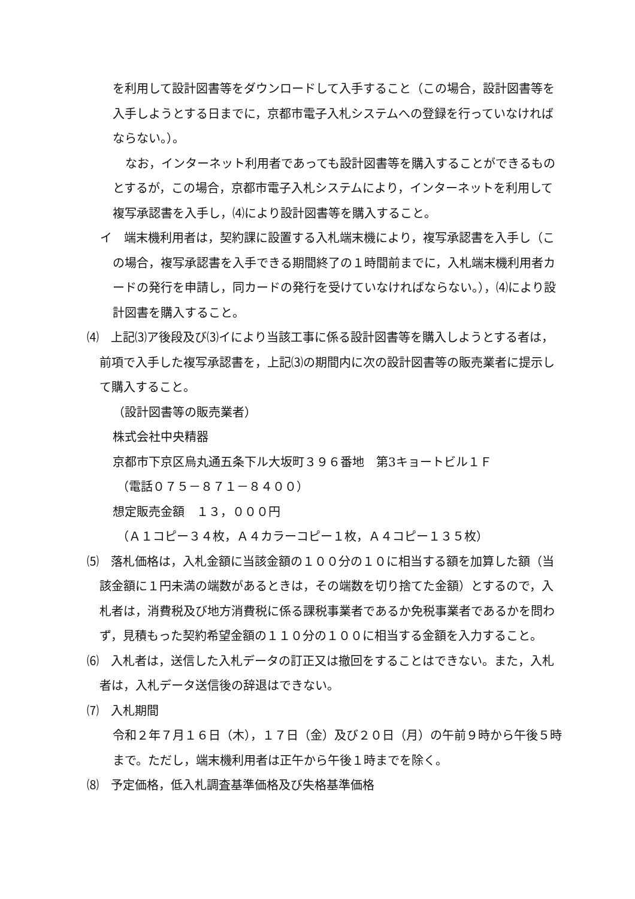を利用して設計図書等をダウンロードして入手すること（この場合，設計図書等を入手しようとする日までに，京都市電子入札システムへの登録を行っていなければならない。）。
なお，インターネット利用者であっても設計図書等を購入することができるものとするが，この場合，京都市電子入札システムにより，インターネットを利用して複写承認書を入手し，⑷により設計図書等を購入すること。
イ　端末機利用者は，契約課に設置する入札端末機により，複写承認書を入手し（この場合，複写承認書を入手できる期間終了の１時間前までに，入札端末機利用者カードの発行を申請し，同カードの発行を受けていなければならない。），⑷により設計図書を購入すること。
⑷　上記⑶ア後段及び⑶イにより当該工事に係る設計図書等を購入しようとする者は，前項で入手した複写承認書を，上記⑶の期間内に次の設計図書等の販売業者に提示して購入すること。
（設計図書等の販売業者）
株式会社中央精器
京都市下京区烏丸通五条下ル大坂町３９６番地　第3キョートビル１Ｆ
（電話０７５－８７１－８４００）
想定販売金額　１３，０００円
（Ａ１コピー３４枚，Ａ４カラーコピー１枚，Ａ４コピー１３５枚）
⑸　落札価格は，入札金額に当該金額の１００分の１０に相当する額を加算した額（当該金額に１円未満の端数があるときは，その端数を切り捨てた金額）とするので，入札者は，消費税及び地方消費税に係る課税事業者であるか免税事業者であるかを問わず，見積もった契約希望金額の１１０分の１００に相当する金額を入力すること。
⑹　入札者は，送信した入札データの訂正又は撤回をすることはできない。また，入札者は，入札データ送信後の辞退はできない。
⑺　入札期間
令和２年７月１６日（木），１７日（金）及び２０日（月）の午前９時から午後５時まで。ただし，端末機利用者は正午から午後１時までを除く。
⑻　予定価格，低入札調査基準価格及び失格基準価格